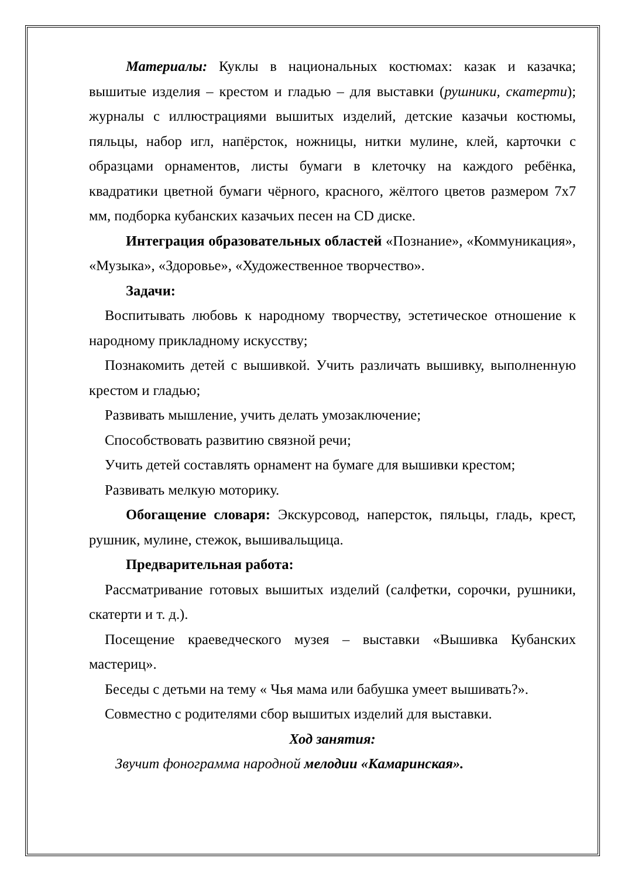Материалы: Куклы в национальных костюмах: казак и казачка; вышитые изделия – крестом и гладью – для выставки (рушники, скатерти); журналы с иллюстрациями вышитых изделий, детские казачьи костюмы, пяльцы, набор игл, напёрсток, ножницы, нитки мулине, клей, карточки с образцами орнаментов, листы бумаги в клеточку на каждого ребёнка, квадратики цветной бумаги чёрного, красного, жёлтого цветов размером 7х7 мм, подборка кубанских казачьих песен на CD диске.
Интеграция образовательных областей «Познание», «Коммуникация», «Музыка», «Здоровье», «Художественное творчество».
Задачи:
Воспитывать любовь к народному творчеству, эстетическое отношение к народному прикладному искусству;
Познакомить детей с вышивкой. Учить различать вышивку, выполненную крестом и гладью;
Развивать мышление, учить делать умозаключение;
Способствовать развитию связной речи;
Учить детей составлять орнамент на бумаге для вышивки крестом;
Развивать мелкую моторику.
Обогащение словаря: Экскурсовод, наперсток, пяльцы, гладь, крест, рушник, мулине, стежок, вышивальщица.
Предварительная работа:
Рассматривание готовых вышитых изделий (салфетки, сорочки, рушники, скатерти и т. д.).
Посещение краеведческого музея – выставки «Вышивка Кубанских мастериц».
Беседы с детьми на тему « Чья мама или бабушка умеет вышивать?».
Совместно с родителями сбор вышитых изделий для выставки.
Ход занятия:
Звучит фонограмма народной мелодии «Камаринская».